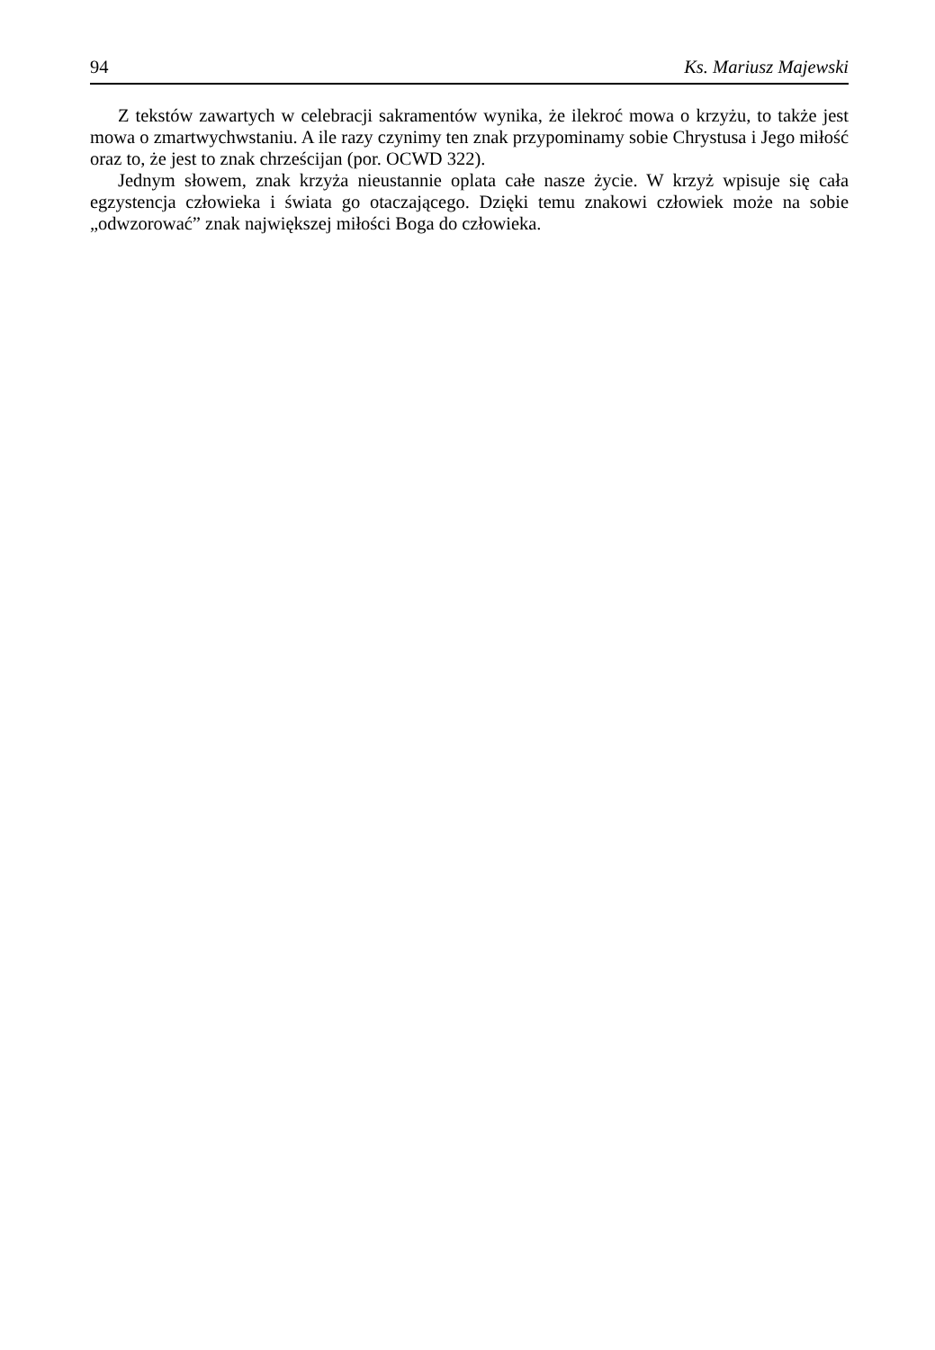94 Ks. Mariusz Majewski
Z tekstów zawartych w celebracji sakramentów wynika, że ilekroć mowa o krzyżu, to także jest mowa o zmartwychwstaniu. A ile razy czynimy ten znak przypominamy sobie Chrystusa i Jego miłość oraz to, że jest to znak chrześcijan (por. OCWD 322).
Jednym słowem, znak krzyża nieustannie oplata całe nasze życie. W krzyż wpisuje się cała egzystencja człowieka i świata go otaczającego. Dzięki temu znakowi człowiek może na sobie „odwzorować” znak największej miłości Boga do człowieka.